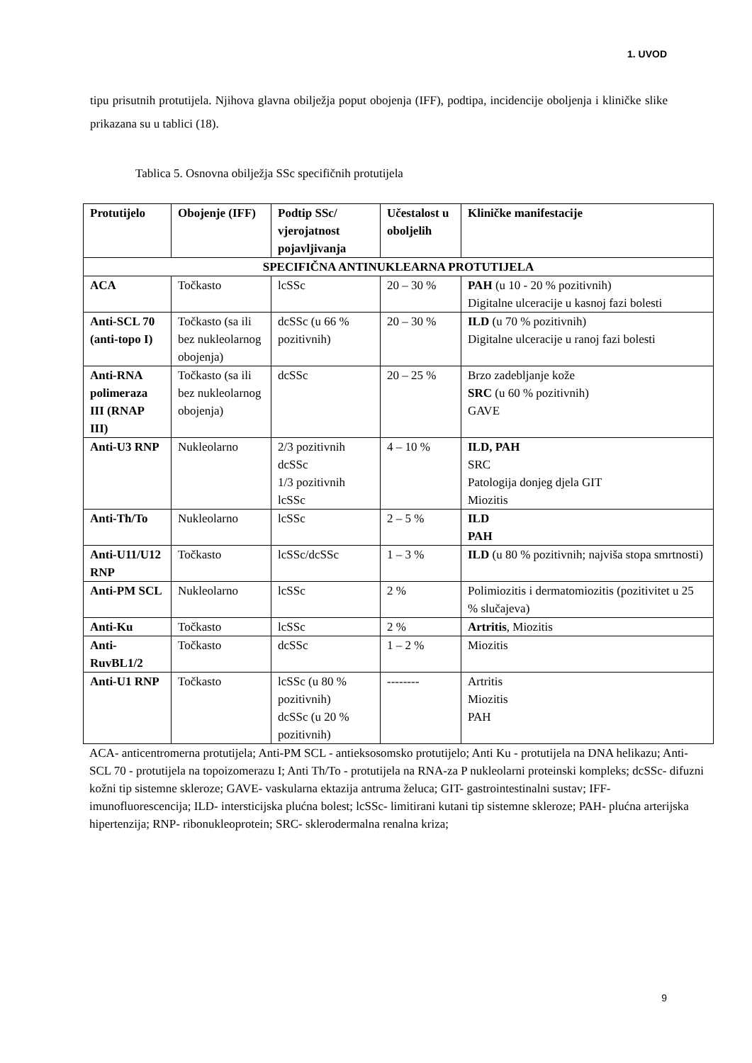1. UVOD
tipu prisutnih protutijela. Njihova glavna obilježja poput obojenja (IFF), podtipa, incidencije oboljenja i kliničke slike prikazana su u tablici (18).
Tablica 5. Osnovna obilježja SSc specifičnih protutijela
| Protutijelo | Obojenje (IFF) | Podtip SSc/ vjerojatnost pojavljivanja | Učestalost u oboljelih | Kliničke manifestacije |
| --- | --- | --- | --- | --- |
| SPECIFIČNA ANTINUKLEARNA PROTUTIJELA | | | | |
| ACA | Točkasto | lcSSc | 20 – 30 % | PAH (u 10 - 20 % pozitivnih) Digitalne ulceracije u kasnoj fazi bolesti |
| Anti-SCL 70 (anti-topo I) | Točkasto (sa ili bez nukleolarnog obojenja) | dcSSc (u 66 % pozitivnih) | 20 – 30 % | ILD (u 70 % pozitivnih) Digitalne ulceracije u ranoj fazi bolesti |
| Anti-RNA polimeraza III (RNAP III) | Točkasto (sa ili bez nukleolarnog obojenja) | dcSSc | 20 – 25 % | Brzo zadebljanje kože SRC (u 60 % pozitivnih) GAVE |
| Anti-U3 RNP | Nukleolarno | 2/3 pozitivnih dcSSc 1/3 pozitivnih lcSSc | 4 – 10 % | ILD, PAH SRC Patologija donjeg djela GIT Miozitis |
| Anti-Th/To | Nukleolarno | lcSSc | 2 – 5 % | ILD PAH |
| Anti-U11/U12 RNP | Točkasto | lcSSc/dcSSc | 1 – 3 % | ILD (u 80 % pozitivnih; najviša stopa smrtnosti) |
| Anti-PM SCL | Nukleolarno | lcSSc | 2 % | Polimiozitis i dermatomiozitis (pozitivitet u 25 % slučajeva) |
| Anti-Ku | Točkasto | lcSSc | 2 % | Artritis , Miozitis |
| Anti-RuvBL1/2 | Točkasto | dcSSc | 1 – 2 % | Miozitis |
| Anti-U1 RNP | Točkasto | lcSSc (u 80 % pozitivnih) dcSSc (u 20 % pozitivnih) | -------- | Artritis Miozitis PAH |
ACA- anticentromerna protutijela; Anti-PM SCL - antieksosomsko protutijelo; Anti Ku - protutijela na DNA helikazu; Anti-SCL 70 - protutijela na topoizomerazu I; Anti Th/To - protutijela na RNA-za P nukleolarni proteinski kompleks; dcSSc- difuzni kožni tip sistemne skleroze; GAVE- vaskularna ektazija antruma želuca; GIT- gastrointestinalni sustav; IFF- imunofluorescencija; ILD- intersticijska plućna bolest; lcSSc- limitirani kutani tip sistemne skleroze; PAH- plućna arterijska hipertenzija; RNP- ribonukleoprotein; SRC- sklerodermalna renalna kriza;
9